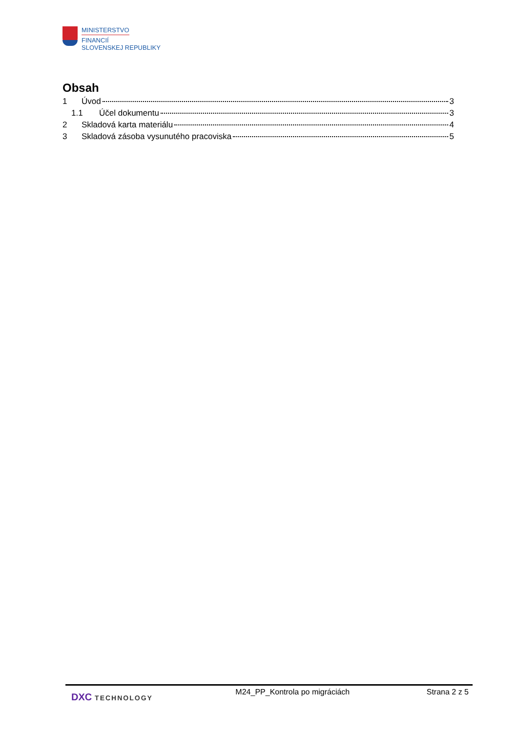MINISTERSTVO
FINANCIÍ
SLOVENSKEJ REPUBLIKY
Obsah
1 Úvod 3
1.1 Účel dokumentu 3
2 Skladová karta materiálu 4
3 Skladová zásoba vysunutého pracoviska 5
DXC TECHNOLOGY M24_PP_Kontrola po migráciách Strana 2 z 5